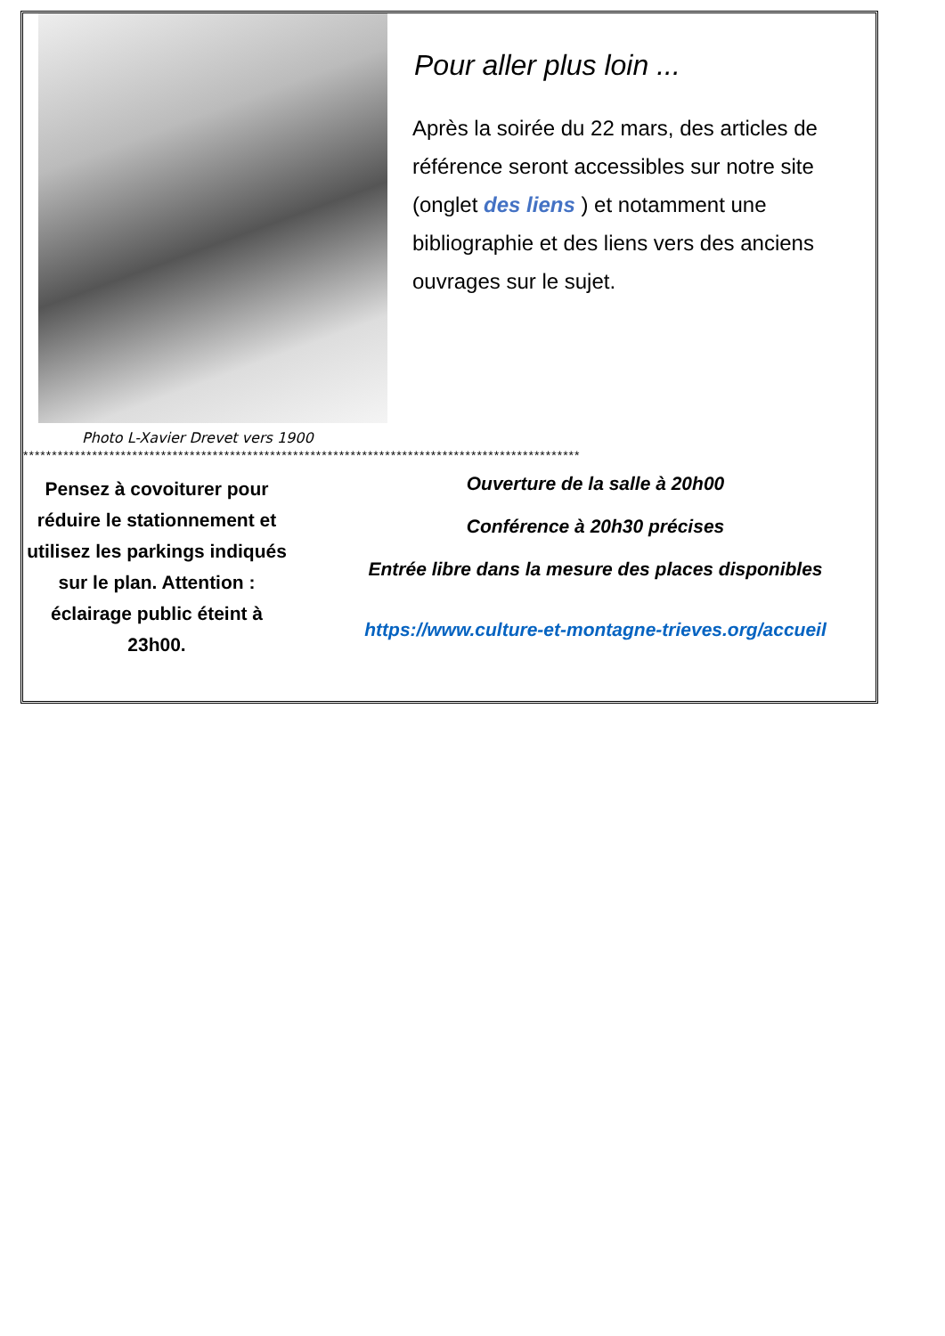Pour aller plus loin ...
Après la soirée du 22 mars, des articles de référence seront accessibles sur notre site (onglet des liens ) et notamment une bibliographie et des liens vers des anciens ouvrages sur le sujet.
Photo L-Xavier Drevet vers 1900
*************************************************************************************************
Pensez à covoiturer pour réduire le stationnement et utilisez les parkings indiqués sur le plan. Attention : éclairage public éteint à 23h00.
Ouverture de la salle à 20h00
Conférence à 20h30 précises
Entrée libre dans la mesure des places disponibles
https://www.culture-et-montagne-trieves.org/accueil